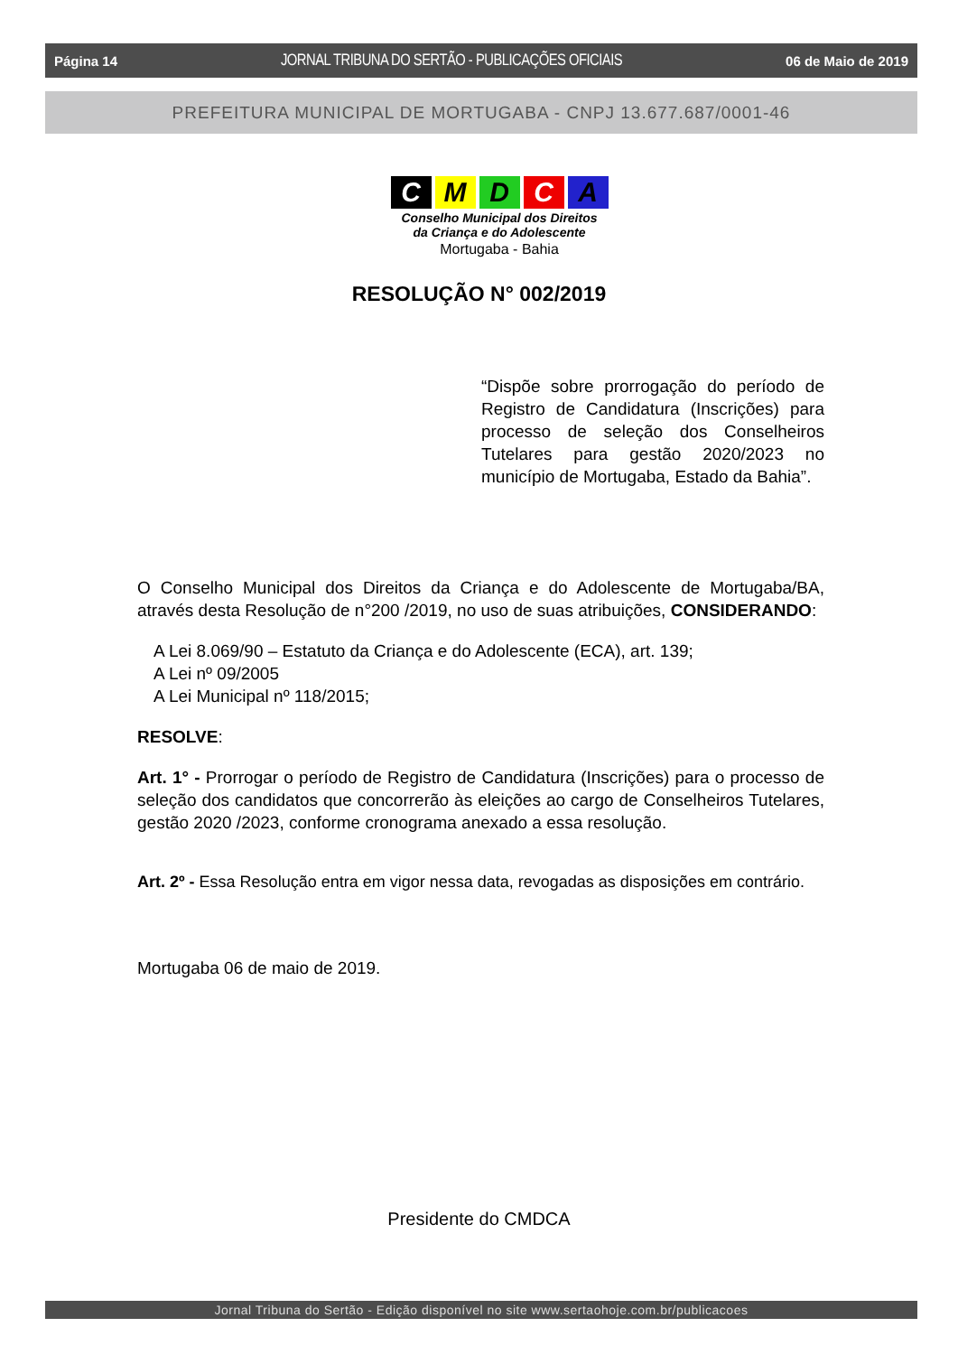Página 14 JORNAL TRIBUNA DO SERTÃO - PUBLICAÇÕES OFICIAIS 06 de Maio de 2019
PREFEITURA MUNICIPAL DE MORTUGABA - CNPJ 13.677.687/0001-46
CMDCA
Conselho Municipal dos Direitos
da Criança e do Adolescente
Mortugaba - Bahia
RESOLUÇÃO N° 002/2019
“Dispõe sobre prorrogação do período de Registro de Candidatura (Inscrições) para processo de seleção dos Conselheiros Tutelares para gestão 2020/2023 no município de Mortugaba, Estado da Bahia”.
O Conselho Municipal dos Direitos da Criança e do Adolescente de Mortugaba/BA, através desta Resolução de n°200 /2019, no uso de suas atribuições, CONSIDERANDO:
A Lei 8.069/90 – Estatuto da Criança e do Adolescente (ECA), art. 139;
A Lei nº 09/2005
A Lei Municipal nº 118/2015;
RESOLVE:
Art. 1° - Prorrogar o período de Registro de Candidatura (Inscrições) para o processo de seleção dos candidatos que concorrerão às eleições ao cargo de Conselheiros Tutelares, gestão 2020 /2023, conforme cronograma anexado a essa resolução.
Art. 2º - Essa Resolução entra em vigor nessa data, revogadas as disposições em contrário.
Mortugaba 06 de maio de 2019.
Presidente do CMDCA
Jornal Tribuna do Sertão - Edição disponível no site www.sertaohoje.com.br/publicacoes